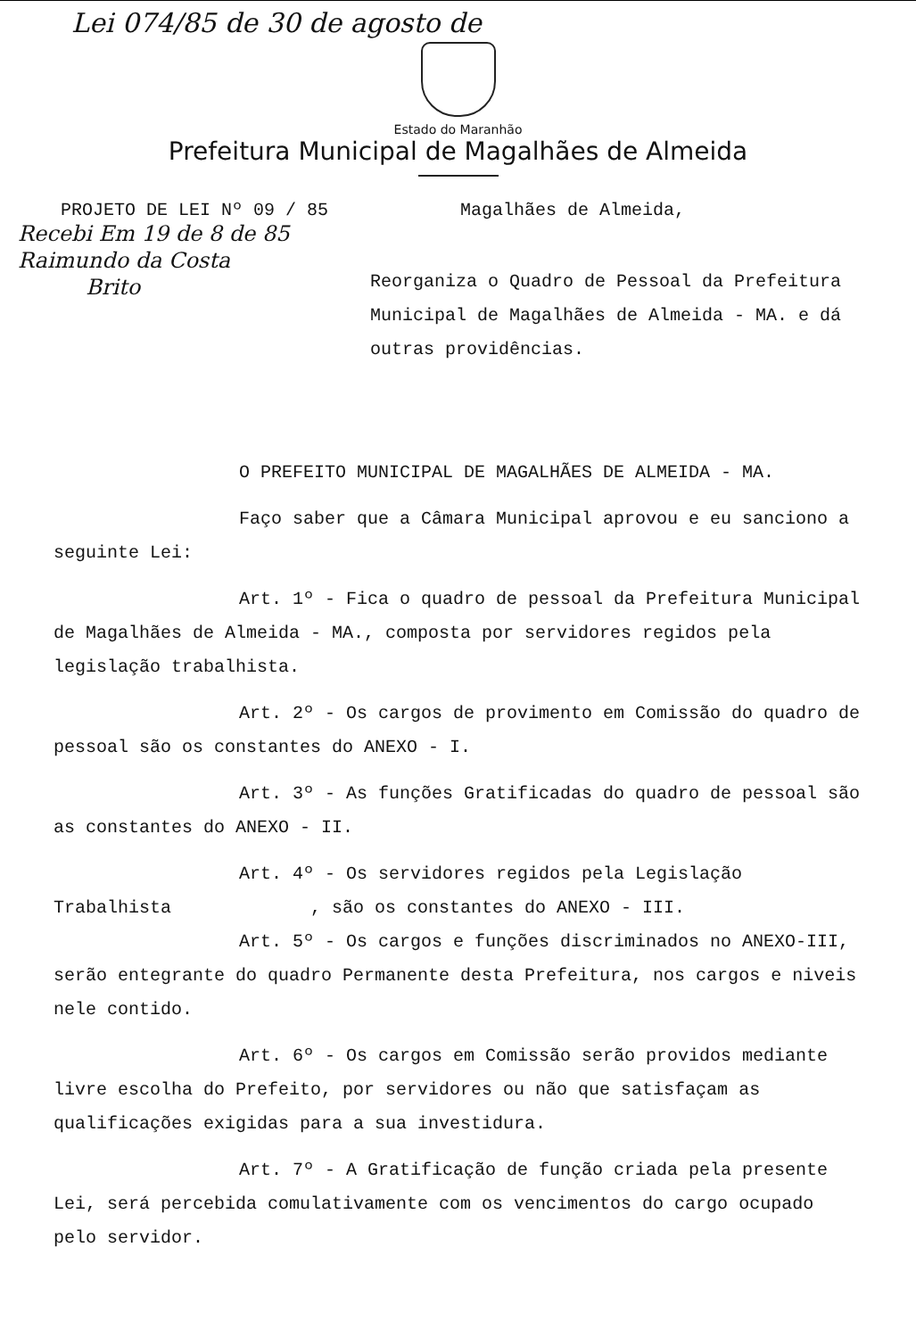Lei 074/85 de 30 de agosto de
Estado do Maranhão
Prefeitura Municipal de Magalhães de Almeida
PROJETO DE LEI Nº 09 / 85 Magalhães de Almeida,
Recebi Em 19 de 8 de 85
Raimundo da Costa
Brito
Reorganiza o Quadro de Pessoal da Prefeitura Municipal de Magalhães de Almeida - MA. e dá outras providências.
O PREFEITO MUNICIPAL DE MAGALHÃES DE ALMEIDA - MA.
Faço saber que a Câmara Municipal aprovou e eu sanciono a seguinte Lei:
Art. 1º - Fica o quadro de pessoal da Prefeitura Municipal de Magalhães de Almeida - MA., composta por servidores regidos pela legislação trabalhista.
Art. 2º - Os cargos de provimento em Comissão do quadro de pessoal são os constantes do ANEXO - I.
Art. 3º - As funções Gratificadas do quadro de pessoal são as constantes do ANEXO - II.
Art. 4º - Os servidores regidos pela Legislação Trabalhista , são os constantes do ANEXO - III.
Art. 5º - Os cargos e funções discriminados no ANEXO-III, serão entegrante do quadro Permanente desta Prefeitura, nos cargos e niveis nele contido.
Art. 6º - Os cargos em Comissão serão providos mediante livre escolha do Prefeito, por servidores ou não que satisfaçam as qualificações exigidas para a sua investidura.
Art. 7º - A Gratificação de função criada pela presente Lei, será percebida comulativamente com os vencimentos do cargo ocupado pelo servidor.